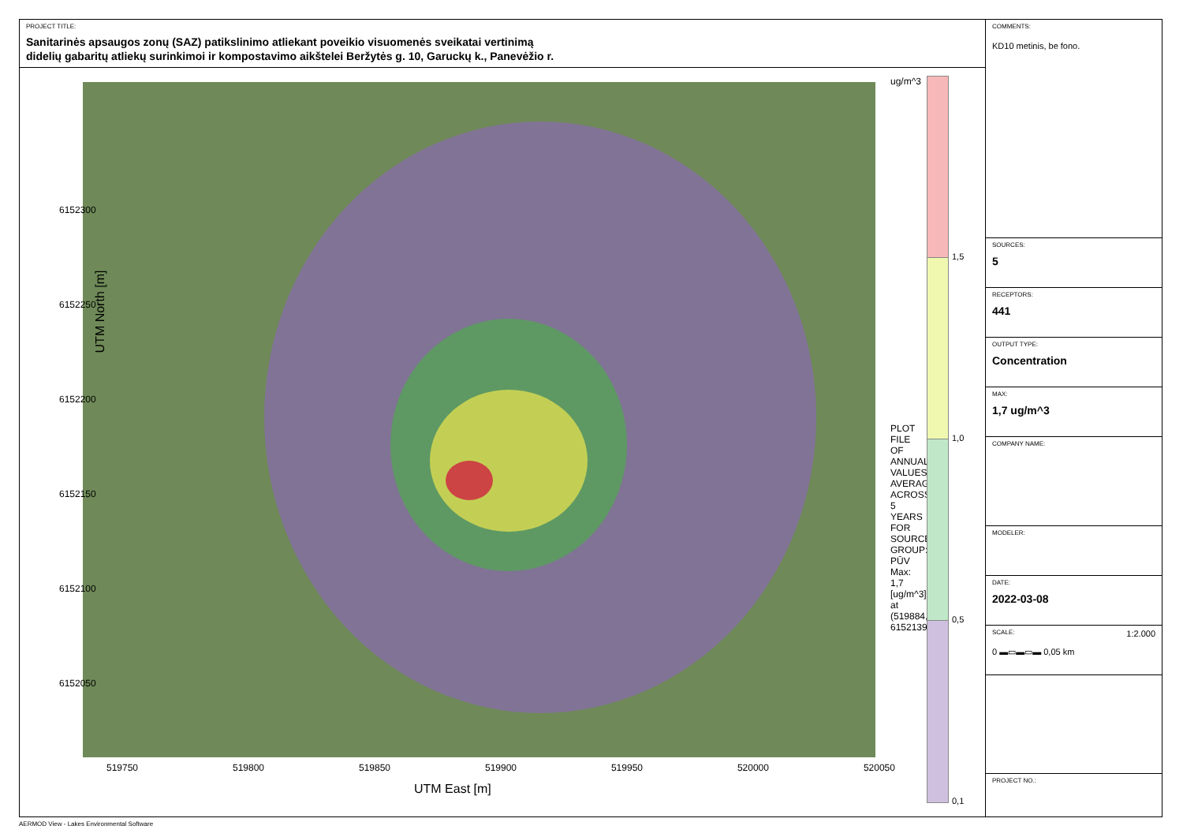PROJECT TITLE:
Sanitarinės apsaugos zonų (SAZ) patikslinimo atliekant poveikio visuomenės sveikatai vertinimą
didelių gabaritų atliekų surinkimoi ir kompostavimo aikštelei Beržytės g. 10, Garuckų k., Panevėžio r.
UTM North [m]
6152300
6152250
6152200
6152150
6152100
6152050
519750 519800 519850 519900 519950 520000 520050
UTM East [m]
ug/m^3
PLOT FILE OF ANNUAL VALUES AVERAGED ACROSS 5 YEARS FOR SOURCE GROUP: PŪV
Max: 1,7 [ug/m^3] at (519884,82, 6152139,59)
1,5
1,0
0,5
0,1
COMMENTS:
KD10 metinis, be fono.
SOURCES:
5
RECEPTORS:
441
OUTPUT TYPE:
Concentration
MAX:
1,7 ug/m^3
COMPANY NAME:
MODELER:
DATE:
2022-03-08
SCALE: 1:2.000
0 ▬▭▬▭▬ 0,05 km
PROJECT NO.:
AERMOD View - Lakes Environmental Software